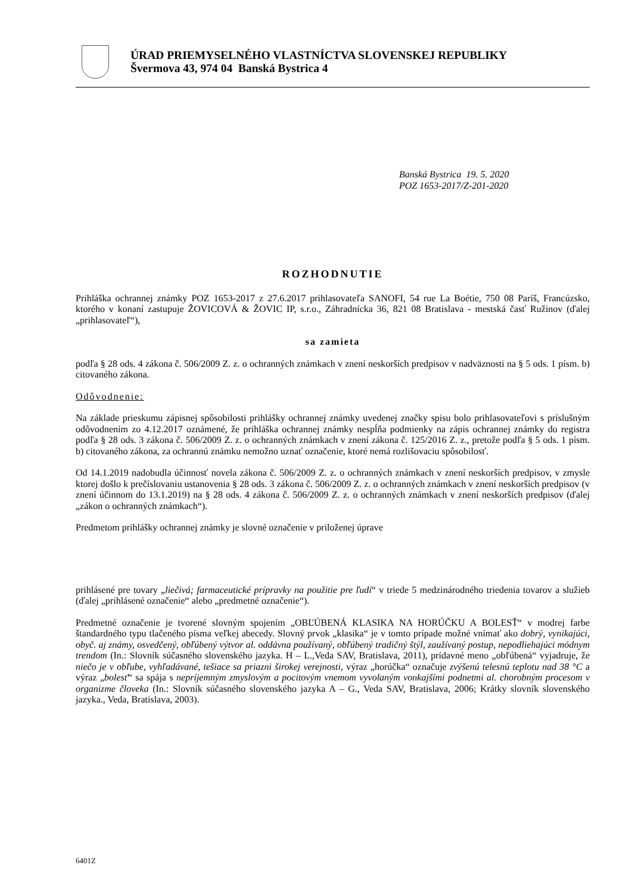ÚRAD PRIEMYSELNÉHO VLASTNÍCTVA SLOVENSKEJ REPUBLIKY
Švermova 43, 974 04 Banská Bystrica 4
Banská Bystrica 19. 5. 2020
POZ 1653-2017/Z-201-2020
ROZHODNUTIE
Prihláška ochrannej známky POZ 1653-2017 z 27.6.2017 prihlasovateľa SANOFI, 54 rue La Boétie, 750 08 Paríš, Francúzsko, ktorého v konaní zastupuje ŽOVICOVÁ & ŽOVIC IP, s.r.o., Záhradnícka 36, 821 08 Bratislava - mestská časť Ružinov (ďalej „prihlasovateľ“),
sa zamieta
podľa § 28 ods. 4 zákona č. 506/2009 Z. z. o ochranných známkach v znení neskorších predpisov v nadväznosti na § 5 ods. 1 písm. b) citovaného zákona.
Odôvodnenie:
Na základe prieskumu zápisnej spôsobilosti prihlášky ochrannej známky uvedenej značky spisu bolo prihlasovateľovi s príslušným odôvodnením zo 4.12.2017 oznámené, že prihláška ochrannej známky nespĺňa podmienky na zápis ochrannej známky do registra podľa § 28 ods. 3 zákona č. 506/2009 Z. z. o ochranných známkach v znení zákona č. 125/2016 Z. z., pretože podľa § 5 ods. 1 písm. b) citovaného zákona, za ochrannú známku nemožno uznať označenie, ktoré nemá rozlišovaciu spôsobilosť.
Od 14.1.2019 nadobudla účinnosť novela zákona č. 506/2009 Z. z. o ochranných známkach v znení neskorších predpisov, v zmysle ktorej došlo k prečíslovaniu ustanovenia § 28 ods. 3 zákona č. 506/2009 Z. z. o ochranných známkach v znení neskorších predpisov (v znení účinnom do 13.1.2019) na § 28 ods. 4 zákona č. 506/2009 Z. z. o ochranných známkach v znení neskorších predpisov (ďalej „zákon o ochranných známkach“).
Predmetom prihlášky ochrannej známky je slovné označenie v priloženej úprave
prihlásené pre tovary „liečivá; farmaceutické prípravky na použitie pre ľudí“ v triede 5 medzinárodného triedenia tovarov a služieb (ďalej „prihlásené označenie“ alebo „predmetné označenie“).
Predmetné označenie je tvorené slovným spojením „OBĽÚBENÁ KLASIKA NA HORÚČKU A BOLESŤ“ v modrej farbe štandardného typu tlačeného písma veľkej abecedy. Slovný prvok „klasika“ je v tomto prípade možné vnímať ako dobrý, vynikajúci, obyč. aj známy, osvedčený, obľúbený výtvor al. oddávna používaný, obľúbený tradičný štýl, zaužívaný postup, nepodliehajúci módnym trendom (In.: Slovník súčasného slovenského jazyka. H – L.,Veda SAV, Bratislava, 2011), prídavné meno „obľúbená“ vyjadruje, že niečo je v obľube, vyhľadávané, tešiace sa priazni širokej verejnosti, výraz „horúčka“ označuje zvýšenú telesnú teplotu nad 38 °C a výraz „bolesť“ sa spája s nepríjemným zmyslovým a pocitovým vnemom vyvolaným vonkajšími podnetmi al. chorobným procesom v organizme človeka (In.: Slovník súčasného slovenského jazyka A – G., Veda SAV, Bratislava, 2006; Krátky slovník slovenského jazyka., Veda, Bratislava, 2003).
6401Z